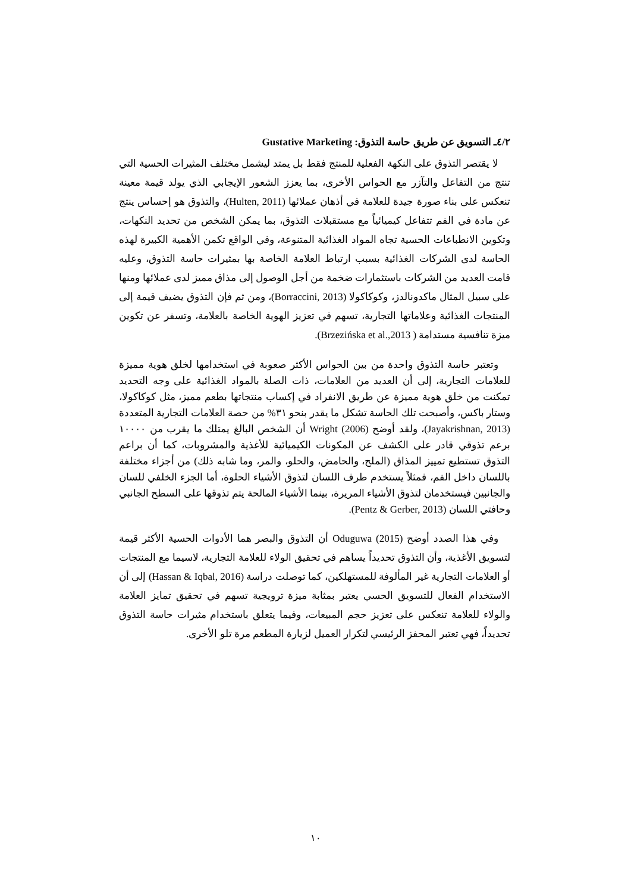٤/٢ـ التسويق عن طريق حاسة التذوق: Gustative Marketing
لا يقتصر التذوق على النكهة الفعلية للمنتج فقط بل يمتد ليشمل مختلف المثيرات الحسية التي تنتج من التفاعل والتآزر مع الحواس الأخرى، بما يعزز الشعور الإيجابي الذي يولد قيمة معينة تنعكس على بناء صورة جيدة للعلامة في أذهان عملائها (Hulten, 2011)، والتذوق هو إحساس ينتج عن مادة في الفم تتفاعل كيميائياً مع مستقبلات التذوق، بما يمكن الشخص من تحديد النكهات، وتكوين الانطباعات الحسية تجاه المواد الغذائية المتنوعة، وفي الواقع تكمن الأهمية الكبيرة لهذه الحاسة لدى الشركات الغذائية بسبب ارتباط العلامة الخاصة بها بمثيرات حاسة التذوق، وعليه قامت العديد من الشركات باستثمارات ضخمة من أجل الوصول إلى مذاق مميز لدى عملائها ومنها على سبيل المثال ماكدونالدز، وكوكاكولا (Borraccini, 2013)، ومن ثم فإن التذوق يضيف قيمة إلى المنتجات الغذائية وعلاماتها التجارية، تسهم في تعزيز الهوية الخاصة بالعلامة، وتسفر عن تكوين ميزة تنافسية مستدامة ( Brzezińska et al.,2013).
وتعتبر حاسة التذوق واحدة من بين الحواس الأكثر صعوبة في استخدامها لخلق هوية مميزة للعلامات التجارية، إلى أن العديد من العلامات، ذات الصلة بالمواد الغذائية على وجه التحديد تمكنت من خلق هوية مميزة عن طريق الانفراد في إكساب منتجاتها بطعم مميز، مثل كوكاكولا، وستار باكس، وأصبحت تلك الحاسة تشكل ما يقدر بنحو ٣١% من حصة العلامات التجارية المتعددة (Jayakrishnan, 2013)، ولقد أوضح Wright (2006) أن الشخص البالغ يمتلك ما يقرب من ١٠٠٠٠ برعم تذوقي قادر على الكشف عن المكونات الكيميائية للأغذية والمشروبات، كما أن براعم التذوق تستطيع تمييز المذاق (الملح، والحامض، والحلو، والمر، وما شابه ذلك) من أجزاء مختلفة باللسان داخل الفم، فمثلاً يستخدم طرف اللسان لتذوق الأشياء الحلوة، أما الجزء الخلفي للسان والجانبين فيستخدمان لتذوق الأشياء المريرة، بينما الأشياء المالحة يتم تذوقها على السطح الجانبي وحافتي اللسان (Pentz & Gerber, 2013).
وفي هذا الصدد أوضح Oduguwa (2015) أن التذوق والبصر هما الأدوات الحسية الأكثر قيمة لتسويق الأغذية، وأن التذوق تحديداً يساهم في تحقيق الولاء للعلامة التجارية، لاسيما مع المنتجات أو العلامات التجارية غير المألوفة للمستهلكين، كما توصلت دراسة (Hassan & Iqbal, 2016) إلى أن الاستخدام الفعال للتسويق الحسي يعتبر بمثابة ميزة ترويجية تسهم في تحقيق تمايز العلامة والولاء للعلامة تنعكس على تعزيز حجم المبيعات، وفيما يتعلق باستخدام مثيرات حاسة التذوق تحديداً، فهي تعتبر المحفز الرئيسي لتكرار العميل لزيارة المطعم مرة تلو الأخرى.
١٠